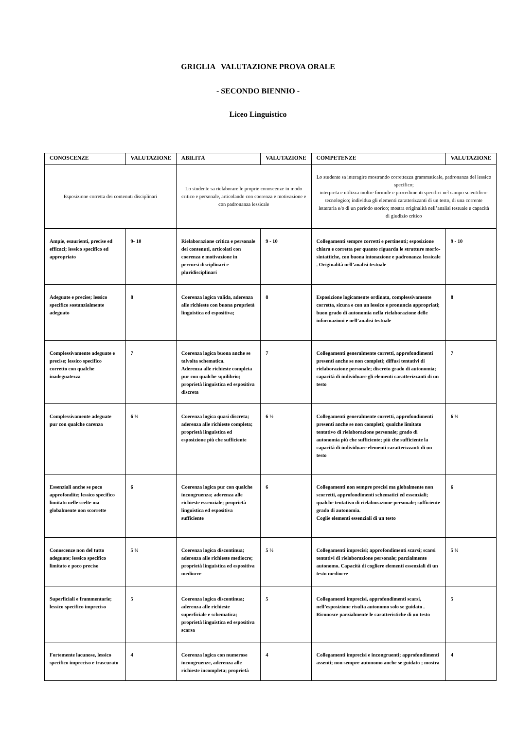GRIGLIA VALUTAZIONE PROVA ORALE
- SECONDO BIENNIO -
Liceo Linguistico
| CONOSCENZE | VALUTAZIONE | ABILITÀ | VALUTAZIONE | COMPETENZE | VALUTAZIONE |
| --- | --- | --- | --- | --- | --- |
| Esposizione corretta dei contenuti disciplinari | | Lo studente sa rielaborare le proprie conoscenze in modo critico e personale, articolando con coerenza e motivazione e con padronanza lessicale | | Lo studente sa interagire mostrando correttezza grammaticale, padronanza del lessico specifico; interpreta e utilizza inoltre formule e procedimenti specifici nel campo scientifico- tecnologico; individua gli elementi caratterizzanti di un testo, di una corrente letteraria e/o di un periodo storico; mostra originalità nell’analisi testuale e capacità di giudizio critico | |
| Ampie, esaurienti, precise ed efficaci; lessico specifico ed appropriato | 9- 10 | Rielaborazione critica e personale dei contenuti, articolati con coerenza e motivazione in percorsi disciplinari e pluridisciplinari | 9 - 10 | Collegamenti sempre corretti e pertinenti; esposizione chiara e corretta per quanto riguarda le strutture morfo- sintattiche, con buona intonazione e padronanza lessicale . Originalità nell’analisi testuale | 9 - 10 |
| Adeguate e precise; lessico specifico sostanzialmente adeguato | 8 | Coerenza logica valida, aderenza alle richieste con buona proprietà linguistica ed espositiva; | 8 | Esposizione logicamente ordinata, complessivamente corretta, sicura e con un lessico e pronuncia appropriati; buon grado di autonomia nella rielaborazione delle informazioni e nell’analisi testuale | 8 |
| Complessivamente adeguate e precise; lessico specifico corretto con qualche inadeguatezza | 7 | Coerenza logica buona anche se talvolta schematica. Aderenza alle richieste completa pur con qualche squilibrio; proprietà linguistica ed espositiva discreta | 7 | Collegamenti generalmente corretti, approfondimenti presenti anche se non completi; diffusi tentativi di rielaborazione personale; discreto grado di autonomia; capacità di individuare gli elementi caratterizzanti di un testo | 7 |
| Complessivamente adeguate pur con qualche carenza | 6 ½ | Coerenza logica quasi discreta; aderenza alle richieste completa; proprietà linguistica ed esposizione più che sufficiente | 6 ½ | Collegamenti generalmente corretti, approfondimenti presenti anche se non completi; qualche limitato tentativo di rielaborazione personale; grado di autonomia più che sufficiente; più che sufficiente la capacità di individuare elementi caratterizzanti di un testo | 6 ½ |
| Essenziali anche se poco approfondite; lessico specifico limitato nelle scelte ma globalmente non scorrette | 6 | Coerenza logica pur con qualche incongruenza; aderenza alle richieste essenziale; proprietà linguistica ed espositiva sufficiente | 6 | Collegamenti non sempre precisi ma globalmente non scorretti, approfondimenti schematici ed essenziali; qualche tentativo di rielaborazione personale; sufficiente grado di autonomia. Coglie elementi essenziali di un testo | 6 |
| Conoscenze non del tutto adeguate; lessico specifico limitato e poco preciso | 5 ½ | Coerenza logica discontinua; aderenza alle richieste mediocre; proprietà linguistica ed espositiva mediocre | 5 ½ | Collegamenti imprecisi; approfondimenti scarsi; scarsi tentativi di rielaborazione personale; parzialmente autonomo. Capacità di cogliere elementi essenziali di un testo mediocre | 5 ½ |
| Superficiali e frammentarie; lessico specifico impreciso | 5 | Coerenza logica discontinua; aderenza alle richieste superficiale e schematica; proprietà linguistica ed espositiva scarsa | 5 | Collegamenti imprecisi, approfondimenti scarsi, nell’esposizione risulta autonomo solo se guidato . Riconosce parzialmente le caratteristiche di un testo | 5 |
| Fortemente lacunose, lessico specifico impreciso e trascurato | 4 | Coerenza logica con numerose incongruenze, aderenza alle richieste incompleta; proprietà | 4 | Collegamenti imprecisi e incongruenti; approfondimenti assenti; non sempre autonomo anche se guidato ; mostra | 4 |